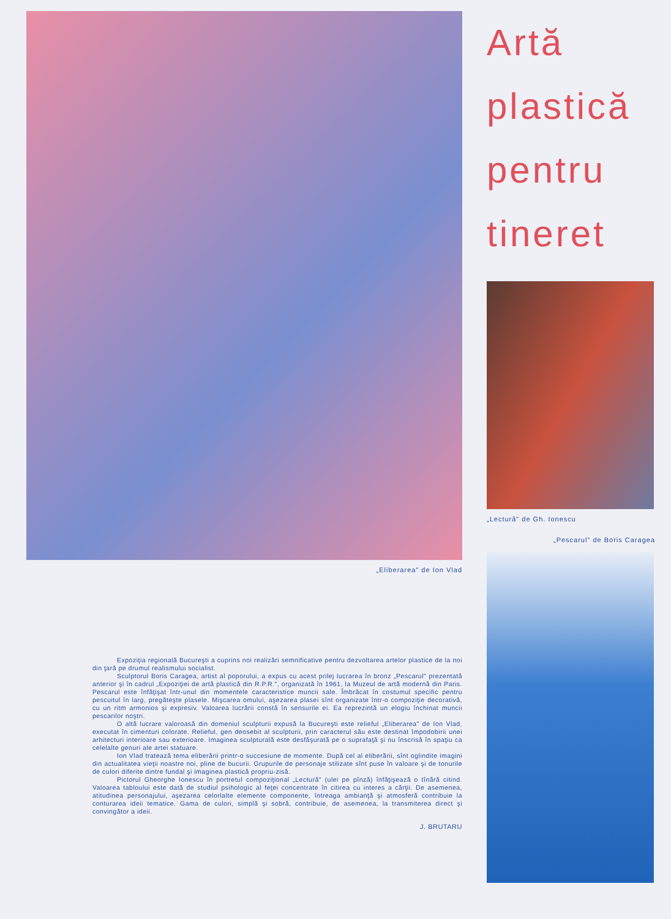„Eliberarea" de Ion Vlad
Expoziţia regională Bucureşti a cuprins noi realizări semnificative pentru dezvoltarea artelor plastice de la noi din ţară pe drumul realismului socialist.
Sculptorul Boris Caragea, artist al poporului, a expus cu acest prilej lucrarea în bronz „Pescarul" prezentată anterior şi în cadrul „Expoziţiei de artă plastică din R.P.R.", organizată în 1961, la Muzeul de artă modernă din Paris. Pescarul este înfăţişat într-unul din momentele caracteristice muncii sale. Îmbrăcat în costumul specific pentru pescuitul în larg, pregăteşte plasele. Mişcarea omului, aşezarea plasei sînt organizate într-o compoziţie decorativă, cu un ritm armonios şi expresiv. Valoarea lucrării constă în sensurile ei. Ea reprezintă un elogiu închinat muncii pescarilor noştri.
O altă lucrare valoroasă din domeniul sculpturii expusă la Bucureşti este relieful „Eliberarea" de Ion Vlad, executat în cimenturi colorate. Relieful, gen deosebit al sculpturii, prin caracterul său este destinat împodobirii unei arhitecturi interioare sau exterioare. Imaginea sculpturală este desfăşurată pe o suprafaţă şi nu înscrisă în spaţiu ca celelalte genuri ale artei statuare.
Ion Vlad tratează tema eliberării printr-o succesiune de momente. După cel al eliberării, sînt oglindite imagini din actualitatea vieţii noastre noi, pline de bucurii. Grupurile de personaje stilizate sînt puse în valoare şi de tonurile de culori diferite dintre fundal şi imaginea plastică propriu-zisă.
Pictorul Gheorghe Ionescu în portretul compoziţional „Lectură" (ulei pe pînză) înfăţişează o tînără citind. Valoarea tabloului este dată de studiul psihologic al feţei concentrate în citirea cu interes a cărţii. De asemenea, atitudinea personajului, aşezarea celorlalte elemente componente, întreaga ambianţă şi atmosferă contribuie la conturarea ideii tematice. Gama de culori, simplă şi sobră, contribuie, de asemenea, la transmiterea direct şi convingător a ideii.
J. BRUTARU
Artă
plastică
pentru
tineret
„Lectură" de Gh. Ionescu
„Pescarul" de Boris Caragea